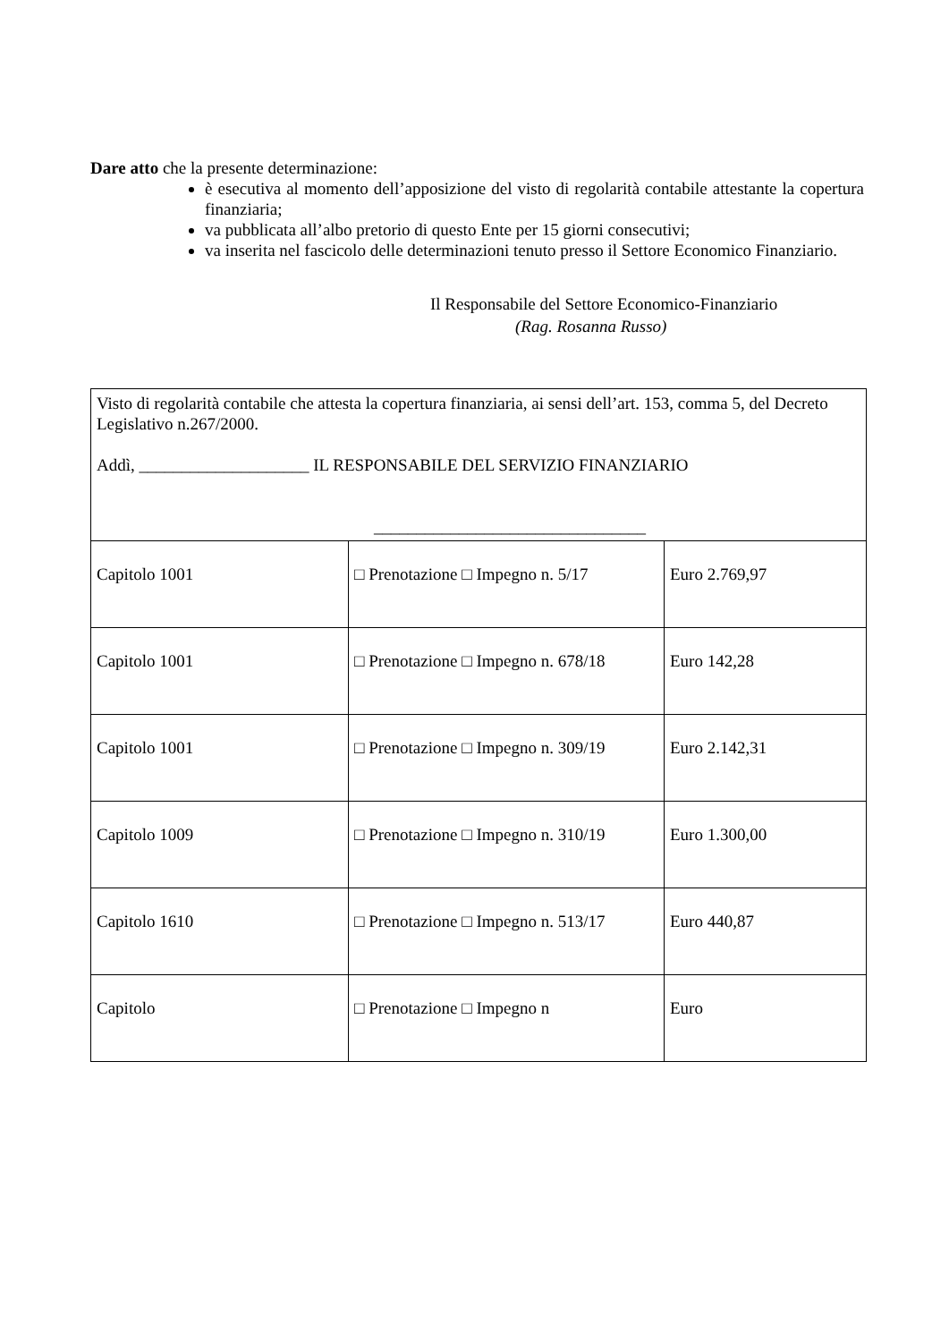Dare atto che la presente determinazione:
è esecutiva al momento dell’apposizione del visto di regolarità contabile attestante la copertura finanziaria;
va pubblicata all’albo pretorio di questo Ente per 15 giorni consecutivi;
va inserita nel fascicolo delle determinazioni tenuto presso il Settore Economico Finanziario.
Il Responsabile del Settore Economico-Finanziario
(Rag. Rosanna Russo)
| Visto di regolarità contabile che attesta la copertura finanziaria, ai sensi dell’art. 153, comma 5, del Decreto Legislativo n.267/2000. Addì, ____________________ IL RESPONSABILE DEL SERVIZIO FINANZIARIO ________________________________ | | |
| Capitolo 1001 | □ Prenotazione □ Impegno n. 5/17 | Euro 2.769,97 |
| Capitolo 1001 | □ Prenotazione □ Impegno n. 678/18 | Euro 142,28 |
| Capitolo 1001 | □ Prenotazione □ Impegno n. 309/19 | Euro 2.142,31 |
| Capitolo 1009 | □ Prenotazione □ Impegno n. 310/19 | Euro 1.300,00 |
| Capitolo 1610 | □ Prenotazione □ Impegno n. 513/17 | Euro 440,87 |
| Capitolo | □ Prenotazione □ Impegno n | Euro |